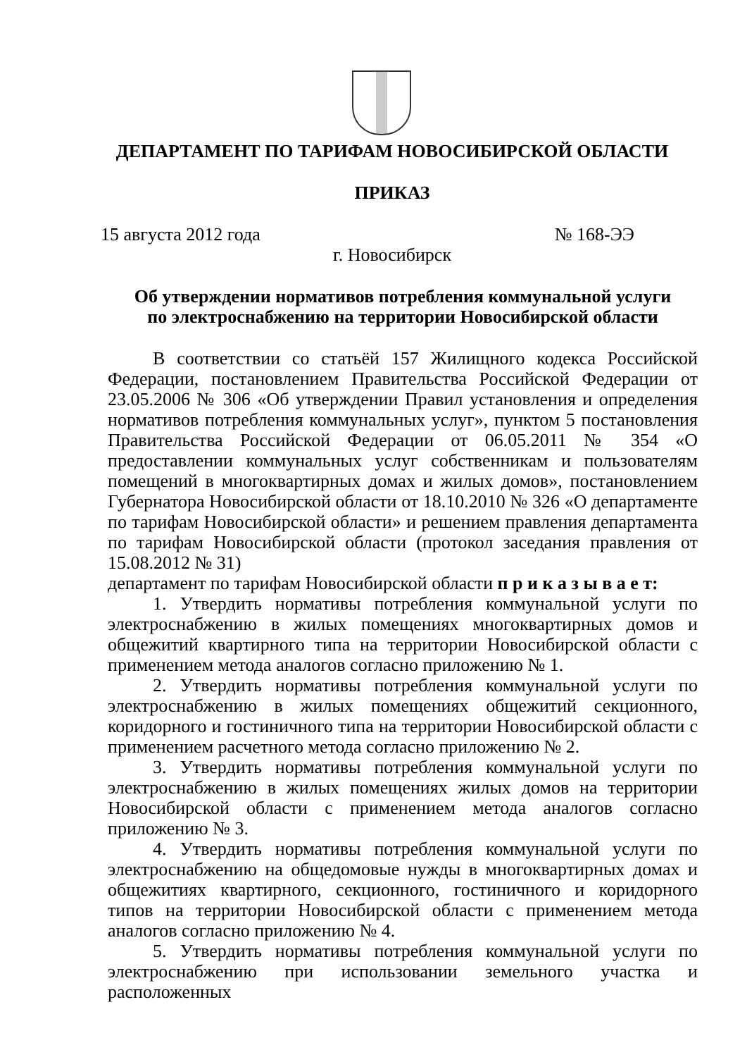ДЕПАРТАМЕНТ ПО ТАРИФАМ НОВОСИБИРСКОЙ ОБЛАСТИ
ПРИКАЗ
15 августа 2012 года № 168-ЭЭ
г. Новосибирск
Об утверждении нормативов потребления коммунальной услуги
по электроснабжению на территории Новосибирской области
В соответствии со статьёй 157 Жилищного кодекса Российской Федерации, постановлением Правительства Российской Федерации от 23.05.2006 № 306 «Об утверждении Правил установления и определения нормативов потребления коммунальных услуг», пунктом 5 постановления Правительства Российской Федерации от 06.05.2011 № 354 «О предоставлении коммунальных услуг собственникам и пользователям помещений в многоквартирных домах и жилых домов», постановлением Губернатора Новосибирской области от 18.10.2010 № 326 «О департаменте по тарифам Новосибирской области» и решением правления департамента по тарифам Новосибирской области (протокол заседания правления от 15.08.2012 № 31)
департамент по тарифам Новосибирской области п р и к а з ы в а е т:
1. Утвердить нормативы потребления коммунальной услуги по электроснабжению в жилых помещениях многоквартирных домов и общежитий квартирного типа на территории Новосибирской области с применением метода аналогов согласно приложению № 1.
2. Утвердить нормативы потребления коммунальной услуги по электроснабжению в жилых помещениях общежитий секционного, коридорного и гостиничного типа на территории Новосибирской области с применением расчетного метода согласно приложению № 2.
3. Утвердить нормативы потребления коммунальной услуги по электроснабжению в жилых помещениях жилых домов на территории Новосибирской области с применением метода аналогов согласно приложению № 3.
4. Утвердить нормативы потребления коммунальной услуги по электроснабжению на общедомовые нужды в многоквартирных домах и общежитиях квартирного, секционного, гостиничного и коридорного типов на территории Новосибирской области с применением метода аналогов согласно приложению № 4.
5. Утвердить нормативы потребления коммунальной услуги по электроснабжению при использовании земельного участка и расположенных